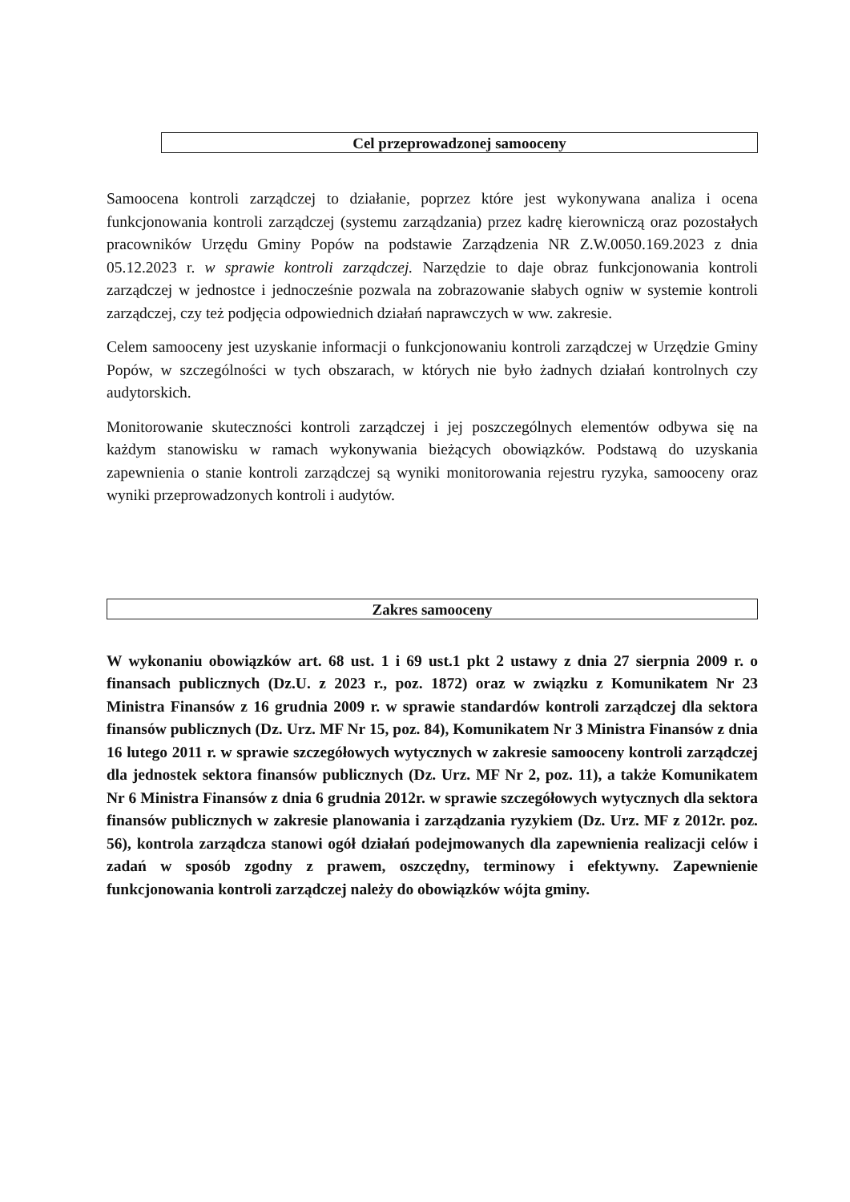Cel przeprowadzonej samooceny
Samoocena kontroli zarządczej to działanie, poprzez które jest wykonywana analiza i ocena funkcjonowania kontroli zarządczej (systemu zarządzania) przez kadrę kierowniczą oraz pozostałych pracowników Urzędu Gminy Popów na podstawie Zarządzenia NR Z.W.0050.169.2023 z dnia 05.12.2023 r. w sprawie kontroli zarządczej. Narzędzie to daje obraz funkcjonowania kontroli zarządczej w jednostce i jednocześnie pozwala na zobrazowanie słabych ogniw w systemie kontroli zarządczej, czy też podjęcia odpowiednich działań naprawczych w ww. zakresie.
Celem samooceny jest uzyskanie informacji o funkcjonowaniu kontroli zarządczej w Urzędzie Gminy Popów, w szczególności w tych obszarach, w których nie było żadnych działań kontrolnych czy audytorskich.
Monitorowanie skuteczności kontroli zarządczej i jej poszczególnych elementów odbywa się na każdym stanowisku w ramach wykonywania bieżących obowiązków. Podstawą do uzyskania zapewnienia o stanie kontroli zarządczej są wyniki monitorowania rejestru ryzyka, samooceny oraz wyniki przeprowadzonych kontroli i audytów.
Zakres samooceny
W wykonaniu obowiązków art. 68 ust. 1 i 69 ust.1 pkt 2 ustawy z dnia 27 sierpnia 2009 r. o finansach publicznych (Dz.U. z 2023 r., poz. 1872) oraz w związku z Komunikatem Nr 23 Ministra Finansów z 16 grudnia 2009 r. w sprawie standardów kontroli zarządczej dla sektora finansów publicznych (Dz. Urz. MF Nr 15, poz. 84), Komunikatem Nr 3 Ministra Finansów z dnia 16 lutego 2011 r. w sprawie szczegółowych wytycznych w zakresie samooceny kontroli zarządczej dla jednostek sektora finansów publicznych (Dz. Urz. MF Nr 2, poz. 11), a także Komunikatem Nr 6 Ministra Finansów z dnia 6 grudnia 2012r. w sprawie szczegółowych wytycznych dla sektora finansów publicznych w zakresie planowania i zarządzania ryzykiem (Dz. Urz. MF z 2012r. poz. 56), kontrola zarządcza stanowi ogół działań podejmowanych dla zapewnienia realizacji celów i zadań w sposób zgodny z prawem, oszczędny, terminowy i efektywny. Zapewnienie funkcjonowania kontroli zarządczej należy do obowiązków wójta gminy.